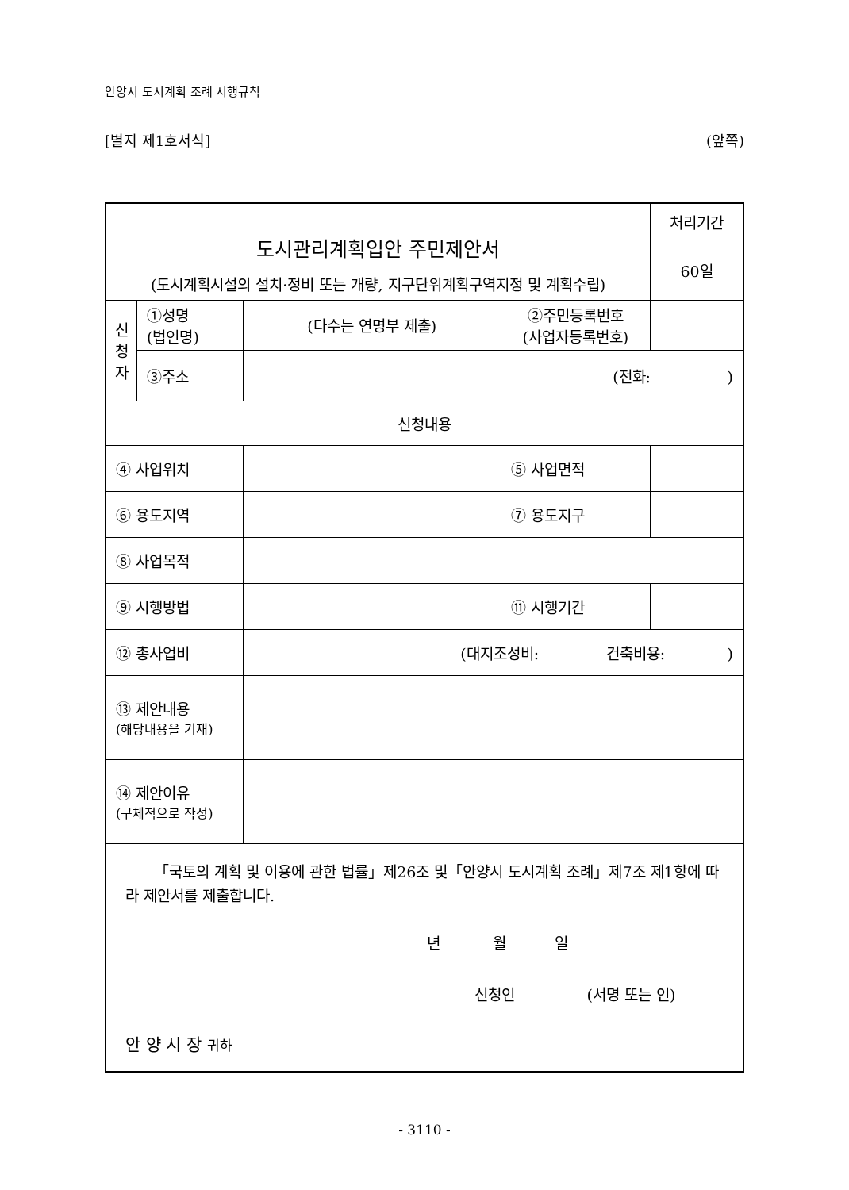안양시 도시계획 조례 시행규칙
[별지 제1호서식] (앞쪽)
| 도시관리계획입안 주민제안서 (도시계획시설의 설치·정비 또는 개량, 지구단위계획구역지정 및 계획수립) | | | | | 처리기간 |
| | | | | | 60일 |
| 신 청 자 | ①성명 (법인명) | (다수는 연명부 제출) | | ②주민등록번호 (사업자등록번호) | |
| | ③주소 | (전화: ) | | | |
| 신청내용 | | | | | |
| ④ 사업위치 | | | ⑤ 사업면적 | | |
| ⑥ 용도지역 | | | ⑦ 용도지구 | | |
| ⑧ 사업목적 | | | | | |
| ⑨ 시행방법 | | | ⑪ 시행기간 | | |
| ⑫ 총사업비 | | (대지조성비: 건축비용: ) | | | |
| ⑬ 제안내용 (해당내용을 기재) | | | | | |
| ⑭ 제안이유 (구체적으로 작성) | | | | | |
| 「국토의 계획 및 이용에 관한 법률」제26조 및「안양시 도시계획 조례」제7조 제1항에 따라 제안서를 제출합니다. 년 월 일 신청인 (서명 또는 인) 안 양 시 장 귀하 | | | | | |
- 3110 -